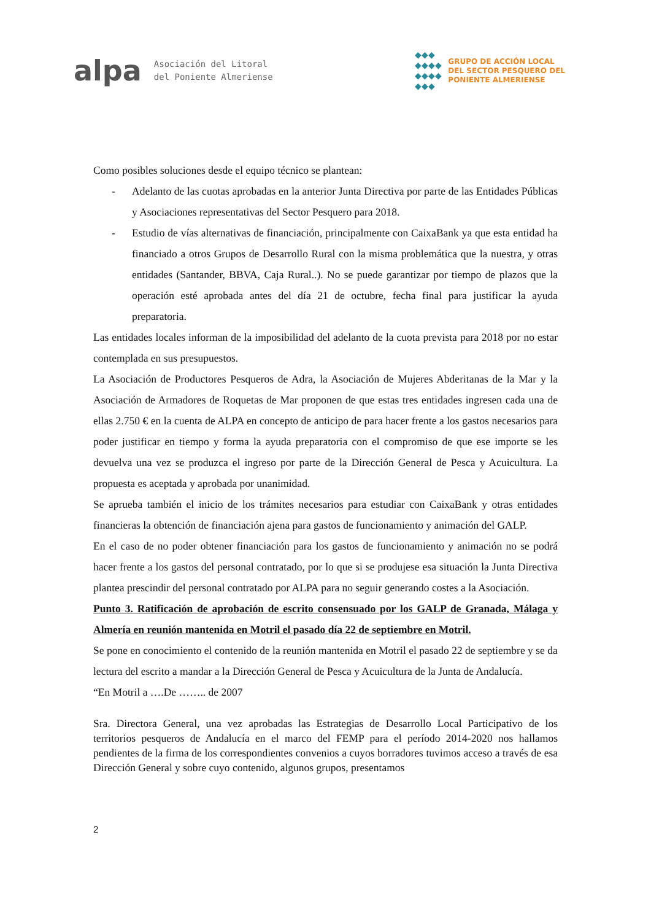alpa
Asociación del Litoral
del Poniente Almeriense
◆◆◆
◆◆◆◆
◆◆◆◆
◆◆◆
GRUPO DE ACCIÓN LOCAL
DEL SECTOR PESQUERO DEL
PONIENTE ALMERIENSE
Como posibles soluciones desde el equipo técnico se plantean:
- Adelanto de las cuotas aprobadas en la anterior Junta Directiva por parte de las Entidades Públicas y Asociaciones representativas del Sector Pesquero para 2018.
- Estudio de vías alternativas de financiación, principalmente con CaixaBank ya que esta entidad ha financiado a otros Grupos de Desarrollo Rural con la misma problemática que la nuestra, y otras entidades (Santander, BBVA, Caja Rural..). No se puede garantizar por tiempo de plazos que la operación esté aprobada antes del día 21 de octubre, fecha final para justificar la ayuda preparatoria.
Las entidades locales informan de la imposibilidad del adelanto de la cuota prevista para 2018 por no estar contemplada en sus presupuestos.
La Asociación de Productores Pesqueros de Adra, la Asociación de Mujeres Abderitanas de la Mar y la Asociación de Armadores de Roquetas de Mar proponen de que estas tres entidades ingresen cada una de ellas 2.750 € en la cuenta de ALPA en concepto de anticipo de para hacer frente a los gastos necesarios para poder justificar en tiempo y forma la ayuda preparatoria con el compromiso de que ese importe se les devuelva una vez se produzca el ingreso por parte de la Dirección General de Pesca y Acuicultura. La propuesta es aceptada y aprobada por unanimidad.
Se aprueba también el inicio de los trámites necesarios para estudiar con CaixaBank y otras entidades financieras la obtención de financiación ajena para gastos de funcionamiento y animación del GALP.
En el caso de no poder obtener financiación para los gastos de funcionamiento y animación no se podrá hacer frente a los gastos del personal contratado, por lo que si se produjese esa situación la Junta Directiva plantea prescindir del personal contratado por ALPA para no seguir generando costes a la Asociación.
Punto 3. Ratificación de aprobación de escrito consensuado por los GALP de Granada, Málaga y Almería en reunión mantenida en Motril el pasado día 22 de septiembre en Motril.
Se pone en conocimiento el contenido de la reunión mantenida en Motril el pasado 22 de septiembre y se da lectura del escrito a mandar a la Dirección General de Pesca y Acuicultura de la Junta de Andalucía.
“En Motril a ….De …….. de 2007
Sra. Directora General, una vez aprobadas las Estrategias de Desarrollo Local Participativo de los territorios pesqueros de Andalucía en el marco del FEMP para el período 2014-2020 nos hallamos pendientes de la firma de los correspondientes convenios a cuyos borradores tuvimos acceso a través de esa Dirección General y sobre cuyo contenido, algunos grupos, presentamos
2